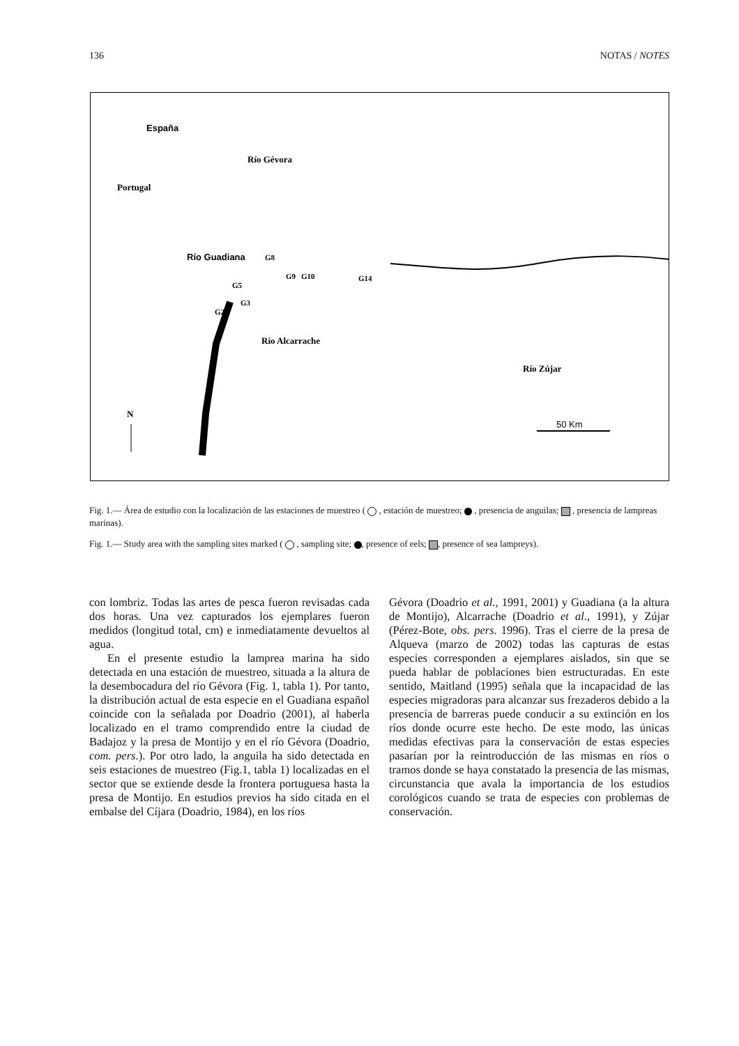136 NOTAS / NOTES
España
Río Guadiana
Río Alcarrache
Río Zújar
Río Gévora
Portugal
G8
G9
G10
G14
G5
G3
G2
N
50 Km
Fig. 1.— Área de estudio con la localización de las estaciones de muestreo ( , estación de muestreo; , presencia de anguilas; , presencia de lampreas marinas).
Fig. 1.— Study area with the sampling sites marked ( , sampling site; , presence of eels; , presence of sea lampreys).
con lombriz. Todas las artes de pesca fueron revisadas cada dos horas. Una vez capturados los ejemplares fueron medidos (longitud total, cm) e inmediatamente devueltos al agua.
En el presente estudio la lamprea marina ha sido detectada en una estación de muestreo, situada a la altura de la desembocadura del río Gévora (Fig. 1, tabla 1). Por tanto, la distribución actual de esta especie en el Guadiana español coincide con la señalada por Doadrio (2001), al haberla localizado en el tramo comprendido entre la ciudad de Badajoz y la presa de Montijo y en el río Gévora (Doadrio, com. pers.). Por otro lado, la anguila ha sido detectada en seis estaciones de muestreo (Fig.1, tabla 1) localizadas en el sector que se extiende desde la frontera portuguesa hasta la presa de Montijo. En estudios previos ha sido citada en el embalse del Cíjara (Doadrio, 1984), en los ríos
Gévora (Doadrio et al., 1991, 2001) y Guadiana (a la altura de Montijo), Alcarrache (Doadrio et al., 1991), y Zújar (Pérez-Bote, obs. pers. 1996). Tras el cierre de la presa de Alqueva (marzo de 2002) todas las capturas de estas especies corresponden a ejemplares aislados, sin que se pueda hablar de poblaciones bien estructuradas. En este sentido, Maitland (1995) señala que la incapacidad de las especies migradoras para alcanzar sus frezaderos debido a la presencia de barreras puede conducir a su extinción en los ríos donde ocurre este hecho. De este modo, las únicas medidas efectivas para la conservación de estas especies pasarían por la reintroducción de las mismas en ríos o tramos donde se haya constatado la presencia de las mismas, circunstancia que avala la importancia de los estudios corológicos cuando se trata de especies con problemas de conservación.